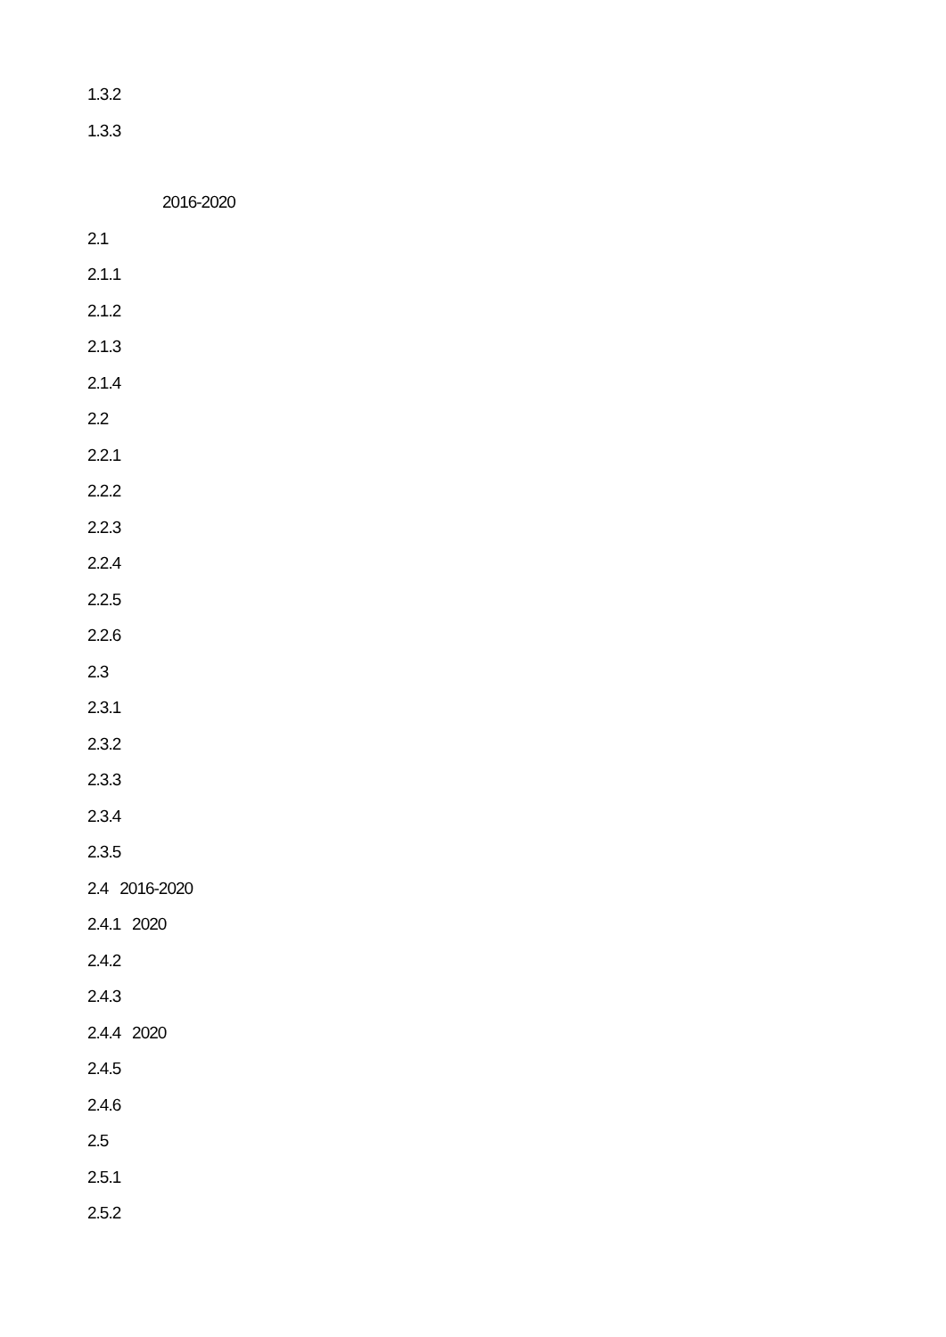1.3.2
1.3.3
2016-2020
2.1
2.1.1
2.1.2
2.1.3
2.1.4
2.2
2.2.1
2.2.2
2.2.3
2.2.4
2.2.5
2.2.6
2.3
2.3.1
2.3.2
2.3.3
2.3.4
2.3.5
2.4 2016-2020
2.4.1 2020
2.4.2
2.4.3
2.4.4 2020
2.4.5
2.4.6
2.5
2.5.1
2.5.2